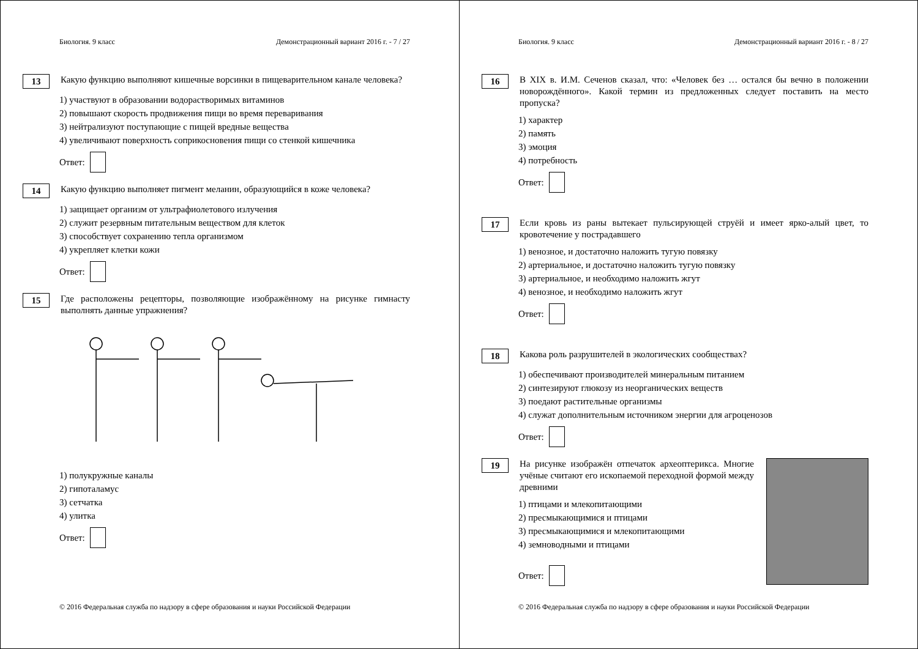Биология. 9 класс Демонстрационный вариант 2016 г. - 7 / 27
13
Какую функцию выполняют кишечные ворсинки в пищеварительном канале человека?
1) участвуют в образовании водорастворимых витаминов
2) повышают скорость продвижения пищи во время переваривания
3) нейтрализуют поступающие с пищей вредные вещества
4) увеличивают поверхность соприкосновения пищи со стенкой кишечника
Ответ:
14
Какую функцию выполняет пигмент меланин, образующийся в коже человека?
1) защищает организм от ультрафиолетового излучения
2) служит резервным питательным веществом для клеток
3) способствует сохранению тепла организмом
4) укрепляет клетки кожи
Ответ:
15
Где расположены рецепторы, позволяющие изображённому на рисунке гимнасту выполнять данные упражнения?
1) полукружные каналы
2) гипоталамус
3) сетчатка
4) улитка
Ответ:
© 2016 Федеральная служба по надзору в сфере образования и науки Российской Федерации
Биология. 9 класс Демонстрационный вариант 2016 г. - 8 / 27
16
В XIX в. И.М. Сеченов сказал, что: «Человек без … остался бы вечно в положении новорождённого». Какой термин из предложенных следует поставить на место пропуска?
1) характер
2) память
3) эмоция
4) потребность
Ответ:
17
Если кровь из раны вытекает пульсирующей струёй и имеет ярко-алый цвет, то кровотечение у пострадавшего
1) венозное, и достаточно наложить тугую повязку
2) артериальное, и достаточно наложить тугую повязку
3) артериальное, и необходимо наложить жгут
4) венозное, и необходимо наложить жгут
Ответ:
18
Какова роль разрушителей в экологических сообществах?
1) обеспечивают производителей минеральным питанием
2) синтезируют глюкозу из неорганических веществ
3) поедают растительные организмы
4) служат дополнительным источником энергии для агроценозов
Ответ:
19
На рисунке изображён отпечаток археоптерикса. Многие учёные считают его ископаемой переходной формой между древними
1) птицами и млекопитающими
2) пресмыкающимися и птицами
3) пресмыкающимися и млекопитающими
4) земноводными и птицами
Ответ:
© 2016 Федеральная служба по надзору в сфере образования и науки Российской Федерации